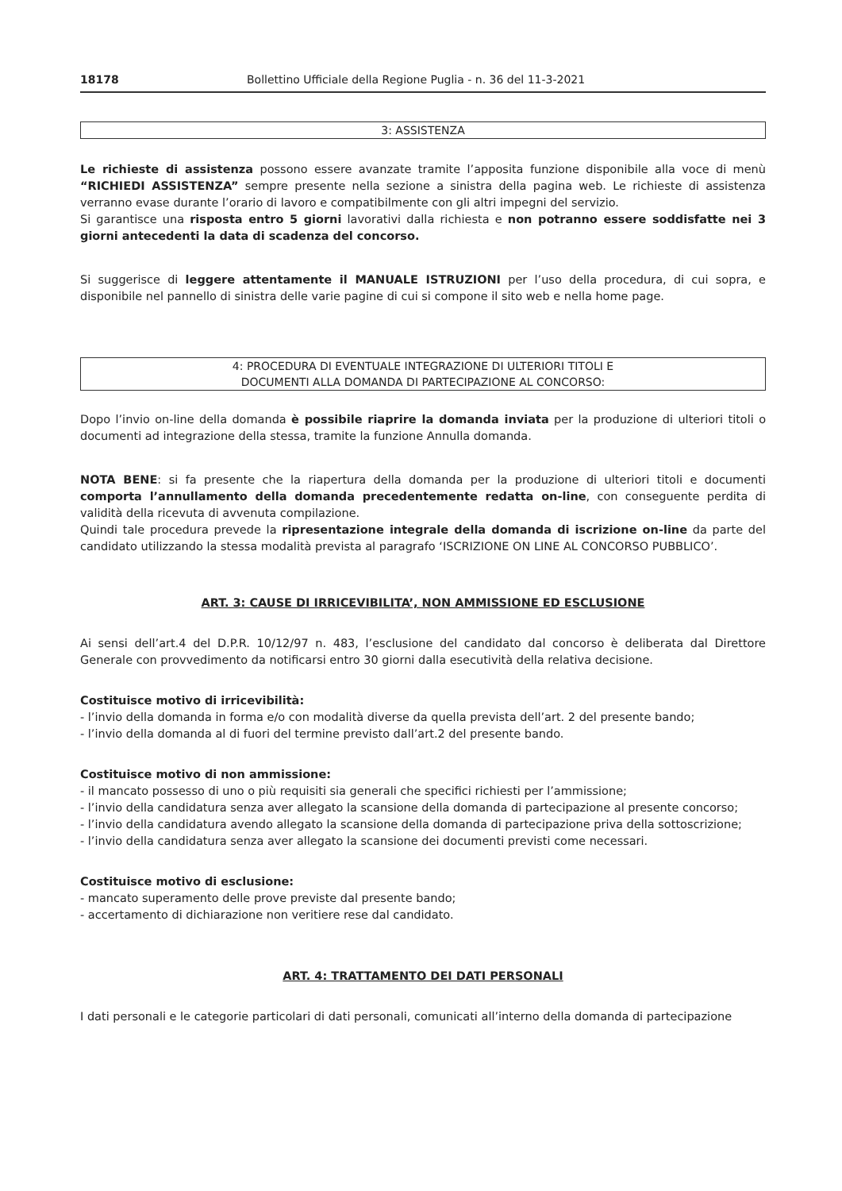18178 Bollettino Ufficiale della Regione Puglia - n. 36 del 11-3-2021
3: ASSISTENZA
Le richieste di assistenza possono essere avanzate tramite l’apposita funzione disponibile alla voce di menù “RICHIEDI ASSISTENZA” sempre presente nella sezione a sinistra della pagina web. Le richieste di assistenza verranno evase durante l’orario di lavoro e compatibilmente con gli altri impegni del servizio.
Si garantisce una risposta entro 5 giorni lavorativi dalla richiesta e non potranno essere soddisfatte nei 3 giorni antecedenti la data di scadenza del concorso.
Si suggerisce di leggere attentamente il MANUALE ISTRUZIONI per l’uso della procedura, di cui sopra, e disponibile nel pannello di sinistra delle varie pagine di cui si compone il sito web e nella home page.
4: PROCEDURA DI EVENTUALE INTEGRAZIONE DI ULTERIORI TITOLI E
DOCUMENTI ALLA DOMANDA DI PARTECIPAZIONE AL CONCORSO:
Dopo l’invio on-line della domanda è possibile riaprire la domanda inviata per la produzione di ulteriori titoli o documenti ad integrazione della stessa, tramite la funzione Annulla domanda.
NOTA BENE: si fa presente che la riapertura della domanda per la produzione di ulteriori titoli e documenti comporta l’annullamento della domanda precedentemente redatta on-line, con conseguente perdita di validità della ricevuta di avvenuta compilazione.
Quindi tale procedura prevede la ripresentazione integrale della domanda di iscrizione on-line da parte del candidato utilizzando la stessa modalità prevista al paragrafo ‘ISCRIZIONE ON LINE AL CONCORSO PUBBLICO’.
ART. 3: CAUSE DI IRRICEVIBILITA’, NON AMMISSIONE ED ESCLUSIONE
Ai sensi dell’art.4 del D.P.R. 10/12/97 n. 483, l’esclusione del candidato dal concorso è deliberata dal Direttore Generale con provvedimento da notificarsi entro 30 giorni dalla esecutività della relativa decisione.
Costituisce motivo di irricevibilità:
- l’invio della domanda in forma e/o con modalità diverse da quella prevista dell’art. 2 del presente bando;
- l’invio della domanda al di fuori del termine previsto dall’art.2 del presente bando.
Costituisce motivo di non ammissione:
- il mancato possesso di uno o più requisiti sia generali che specifici richiesti per l’ammissione;
- l’invio della candidatura senza aver allegato la scansione della domanda di partecipazione al presente concorso;
- l’invio della candidatura avendo allegato la scansione della domanda di partecipazione priva della sottoscrizione;
- l’invio della candidatura senza aver allegato la scansione dei documenti previsti come necessari.
Costituisce motivo di esclusione:
- mancato superamento delle prove previste dal presente bando;
- accertamento di dichiarazione non veritiere rese dal candidato.
ART. 4: TRATTAMENTO DEI DATI PERSONALI
I dati personali e le categorie particolari di dati personali, comunicati all’interno della domanda di partecipazione